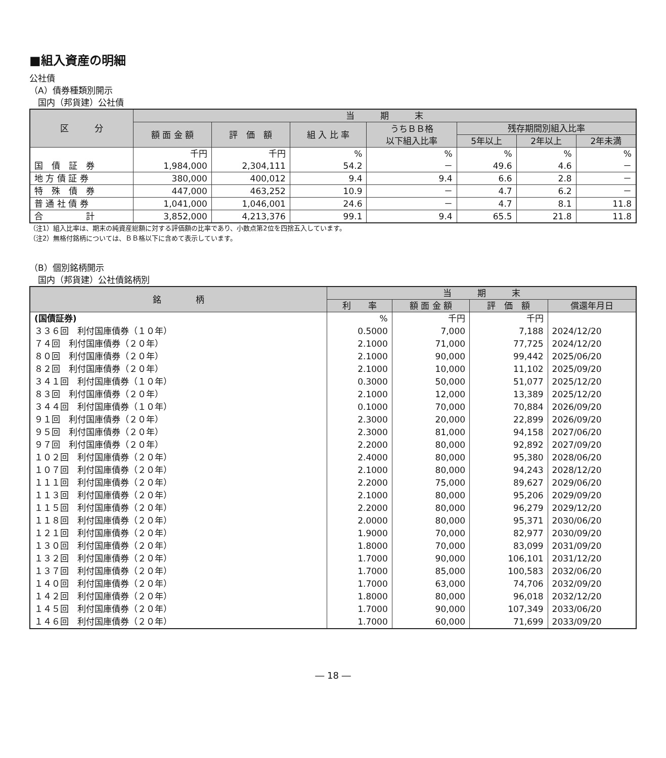■組入資産の明細
公社債
（A）債券種類別開示
　国内（邦貨建）公社債
| 区 分 | 当 期 末 | | | | | | |
| --- | --- | --- | --- | --- | --- | --- | --- |
| | 額 面 金 額 | 評 価 額 | 組 入 比 率 | うちＢＢ格 以下組入比率 | 残存期間別組入比率 | | |
| | | | | | 5年以上 | 2年以上 | 2年未満 |
| | 千円 | 千円 | % | % | % | % | % |
| 国 債 証 券 | 1,984,000 | 2,304,111 | 54.2 | － | 49.6 | 4.6 | － |
| 地 方 債 証 券 | 380,000 | 400,012 | 9.4 | 9.4 | 6.6 | 2.8 | － |
| 特 殊 債 券 | 447,000 | 463,252 | 10.9 | － | 4.7 | 6.2 | － |
| 普 通 社 債 券 | 1,041,000 | 1,046,001 | 24.6 | － | 4.7 | 8.1 | 11.8 |
| 合 計 | 3,852,000 | 4,213,376 | 99.1 | 9.4 | 65.5 | 21.8 | 11.8 |
（注1）組入比率は、期末の純資産総額に対する評価額の比率であり、小数点第2位を四捨五入しています。
（注2）無格付銘柄については、ＢＢ格以下に含めて表示しています。
（B）個別銘柄開示
　国内（邦貨建）公社債銘柄別
| 銘 柄 | 当 期 末 | | | |
| --- | --- | --- | --- | --- |
| | 利 率 | 額 面 金 額 | 評 価 額 | 償還年月日 |
| (国債証券) | % | 千円 | 千円 | |
| ３３６回 利付国庫債券（１０年） | 0.5000 | 7,000 | 7,188 | 2024/12/20 |
| ７４回 利付国庫債券（２０年） | 2.1000 | 71,000 | 77,725 | 2024/12/20 |
| ８０回 利付国庫債券（２０年） | 2.1000 | 90,000 | 99,442 | 2025/06/20 |
| ８２回 利付国庫債券（２０年） | 2.1000 | 10,000 | 11,102 | 2025/09/20 |
| ３４１回 利付国庫債券（１０年） | 0.3000 | 50,000 | 51,077 | 2025/12/20 |
| ８３回 利付国庫債券（２０年） | 2.1000 | 12,000 | 13,389 | 2025/12/20 |
| ３４４回 利付国庫債券（１０年） | 0.1000 | 70,000 | 70,884 | 2026/09/20 |
| ９１回 利付国庫債券（２０年） | 2.3000 | 20,000 | 22,899 | 2026/09/20 |
| ９５回 利付国庫債券（２０年） | 2.3000 | 81,000 | 94,158 | 2027/06/20 |
| ９７回 利付国庫債券（２０年） | 2.2000 | 80,000 | 92,892 | 2027/09/20 |
| １０２回 利付国庫債券（２０年） | 2.4000 | 80,000 | 95,380 | 2028/06/20 |
| １０７回 利付国庫債券（２０年） | 2.1000 | 80,000 | 94,243 | 2028/12/20 |
| １１１回 利付国庫債券（２０年） | 2.2000 | 75,000 | 89,627 | 2029/06/20 |
| １１３回 利付国庫債券（２０年） | 2.1000 | 80,000 | 95,206 | 2029/09/20 |
| １１５回 利付国庫債券（２０年） | 2.2000 | 80,000 | 96,279 | 2029/12/20 |
| １１８回 利付国庫債券（２０年） | 2.0000 | 80,000 | 95,371 | 2030/06/20 |
| １２１回 利付国庫債券（２０年） | 1.9000 | 70,000 | 82,977 | 2030/09/20 |
| １３０回 利付国庫債券（２０年） | 1.8000 | 70,000 | 83,099 | 2031/09/20 |
| １３２回 利付国庫債券（２０年） | 1.7000 | 90,000 | 106,101 | 2031/12/20 |
| １３７回 利付国庫債券（２０年） | 1.7000 | 85,000 | 100,583 | 2032/06/20 |
| １４０回 利付国庫債券（２０年） | 1.7000 | 63,000 | 74,706 | 2032/09/20 |
| １４２回 利付国庫債券（２０年） | 1.8000 | 80,000 | 96,018 | 2032/12/20 |
| １４５回 利付国庫債券（２０年） | 1.7000 | 90,000 | 107,349 | 2033/06/20 |
| １４６回 利付国庫債券（２０年） | 1.7000 | 60,000 | 71,699 | 2033/09/20 |
― 18 ―